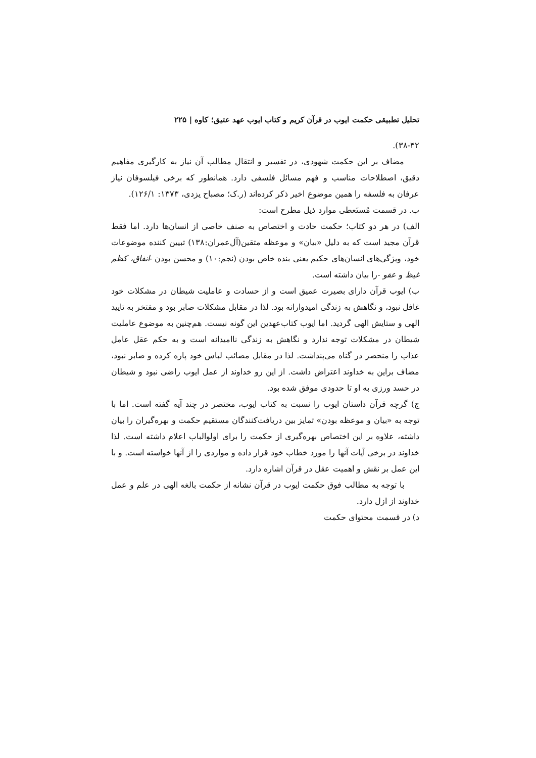تحلیل تطبیقی حکمت ایوب در قرآن کریم و کتاب ایوب عهد عتیق؛ کاوه | ۲۲۵
۳۸-۴۲).
مضاف بر این حکمت شهودی، در تفسیر و انتقال مطالب آن نیاز به کارگیری مفاهیم دقیق، اصطلاحات مناسب و فهم مسائل فلسفی دارد. همانطور که برخی فیلسوفان نیاز عرفان به فلسفه را همین موضوع اخیر ذکر کرده‌اند (ر.ک؛ مصباح یزدی، ۱۳۷۳: ۱۲۶/۱).
ب. در قسمت مُستَعطی موارد ذیل مطرح است:
الف) در هر دو کتاب؛ حکمت حادث و اختصاص به صنف خاصی از انسان‌ها دارد. اما فقط قرآن مجید است که به دلیل «بیان» و موعظه متقین(آل‌عمران:۱۳۸) تبیین کننده موضوعات خود، ویژگی‌های انسان‌های حکیم یعنی بنده خاص بودن (نجم:۱۰) و محسن بودن -انفاق، کظم غیظ و عفو -را بیان داشته است.
ب) ایوب قرآن دارای بصیرت عمیق است و از حسادت و عاملیت شیطان در مشکلات خود غافل نبود، و نگاهش به زندگی امیدوارانه بود. لذا در مقابل مشکلات صابر بود و مفتخر به تایید الهی و ستایش الهی گردید. اما ایوب کتاب‌عهدین این گونه نیست. هم‌چنین به موضوع عاملیت شیطان در مشکلات توجه ندارد و نگاهش به زندگی ناامیدانه است و به حکم عقل عامل عذاب را منحصر در گناه می‌پنداشت. لذا در مقابل مصائب لباس خود پاره کرده و صابر نبود، مضاف براین به خداوند اعتراض داشت. از این رو خداوند از عمل ایوب راضی نبود و شیطان در حسد ورزی به او تا حدودی موفق شده بود.
ج) گرچه قرآن داستان ایوب را نسبت به کتاب ایوب، مختصر در چند آیه گفته است. اما با توجه به «بیان و موعظه بودن» تمایز بین دریافت‌کنندگان مستقیم حکمت و بهره‌گیران را بیان داشته، علاوه بر این اختصاص بهره‌گیری از حکمت را برای اولوالباب اعلام داشته است. لذا خداوند در برخی آیات آنها را مورد خطاب خود قرار داده و مواردی را از آنها خواسته است. و با این عمل بر نقش و اهمیت عقل در قرآن اشاره دارد.
با توجه به مطالب فوق حکمت ایوب در قرآن نشانه از حکمت بالغه الهی در علم و عمل خداوند از ازل دارد.
د) در قسمت محتوای حکمت